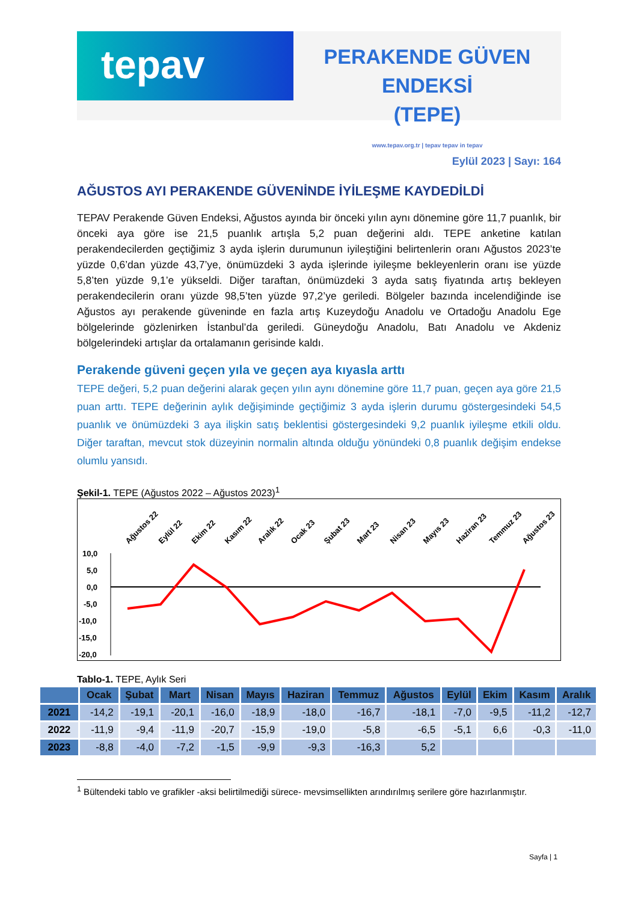tepav
PERAKENDE GÜVEN ENDEKSİ
(TEPE)
www.tepav.org.tr | tepav tepav in tepav
Eylül 2023 | Sayı: 164
AĞUSTOS AYI PERAKENDE GÜVENİNDE İYİLEŞME KAYDEDİLDİ
TEPAV Perakende Güven Endeksi, Ağustos ayında bir önceki yılın aynı dönemine göre 11,7 puanlık, bir önceki aya göre ise 21,5 puanlık artışla 5,2 puan değerini aldı. TEPE anketine katılan perakendecilerden geçtiğimiz 3 ayda işlerin durumunun iyileştiğini belirtenlerin oranı Ağustos 2023’te yüzde 0,6’dan yüzde 43,7’ye, önümüzdeki 3 ayda işlerinde iyileşme bekleyenlerin oranı ise yüzde 5,8’ten yüzde 9,1’e yükseldi. Diğer taraftan, önümüzdeki 3 ayda satış fiyatında artış bekleyen perakendecilerin oranı yüzde 98,5’ten yüzde 97,2’ye geriledi. Bölgeler bazında incelendiğinde ise Ağustos ayı perakende güveninde en fazla artış Kuzeydoğu Anadolu ve Ortadoğu Anadolu Ege bölgelerinde gözlenirken İstanbul’da geriledi. Güneydoğu Anadolu, Batı Anadolu ve Akdeniz bölgelerindeki artışlar da ortalamanın gerisinde kaldı.
Perakende güveni geçen yıla ve geçen aya kıyasla arttı
TEPE değeri, 5,2 puan değerini alarak geçen yılın aynı dönemine göre 11,7 puan, geçen aya göre 21,5 puan arttı. TEPE değerinin aylık değişiminde geçtiğimiz 3 ayda işlerin durumu göstergesindeki 54,5 puanlık ve önümüzdeki 3 aya ilişkin satış beklentisi göstergesindeki 9,2 puanlık iyileşme etkili oldu. Diğer taraftan, mevcut stok düzeyinin normalin altında olduğu yönündeki 0,8 puanlık değişim endekse olumlu yansıdı.
Şekil-1. TEPE (Ağustos 2022 – Ağustos 2023)<sup>1</sup>
Ağustos 22
Eylül 22
Ekim 22
Kasım 22
Aralık 22
Ocak 23
Şubat 23
Mart 23
Nisan 23
Mayıs 23
Haziran 23
Temmuz 23
Ağustos 23
10,0
5,0
0,0
-5,0
-10,0
-15,0
-20,0
Tablo-1. TEPE, Aylık Seri
| | Ocak | Şubat | Mart | Nisan | Mayıs | Haziran | Temmuz | Ağustos | Eylül | Ekim | Kasım | Aralık |
| --- | --- | --- | --- | --- | --- | --- | --- | --- | --- | --- | --- | --- |
| 2021 | -14,2 | -19,1 | -20,1 | -16,0 | -18,9 | -18,0 | -16,7 | -18,1 | -7,0 | -9,5 | -11,2 | -12,7 |
| 2022 | -11,9 | -9,4 | -11,9 | -20,7 | -15,9 | -19,0 | -5,8 | -6,5 | -5,1 | 6,6 | -0,3 | -11,0 |
| 2023 | -8,8 | -4,0 | -7,2 | -1,5 | -9,9 | -9,3 | -16,3 | 5,2 | | | | |
<sup>1</sup> Bültendeki tablo ve grafikler -aksi belirtilmediği sürece- mevsimsellikten arındırılmış serilere göre hazırlanmıştır.
Sayfa | 1